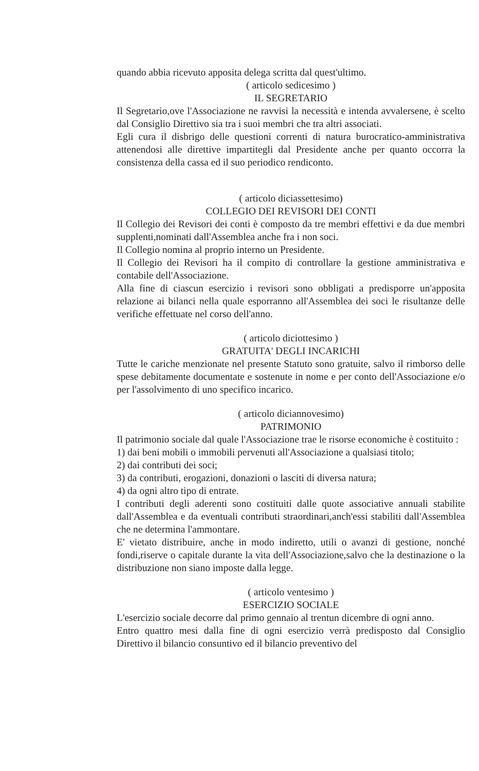quando abbia ricevuto apposita delega scritta dal quest'ultimo.
( articolo sedicesimo )
IL SEGRETARIO
Il Segretario,ove l'Associazione ne ravvisi la necessità e intenda avvalersene, è scelto dal Consiglio Direttivo sia tra i suoi membri che tra altri associati.
Egli cura il disbrigo delle questioni correnti di natura burocratico-amministrativa attenendosi alle direttive impartitegli dal Presidente anche per quanto occorra la consistenza della cassa ed il suo periodico rendiconto.
( articolo diciassettesimo)
COLLEGIO DEI REVISORI DEI CONTI
Il Collegio dei Revisori dei conti è composto da tre membri effettivi e da due membri supplenti,nominati dall'Assemblea anche fra i non soci.
Il Collegio nomina al proprio interno un Presidente.
Il Collegio dei Revisori ha il compito di controllare la gestione amministrativa e contabile dell'Associazione.
Alla fine di ciascun esercizio i revisori sono obbligati a predisporre un'apposita relazione ai bilanci nella quale esporranno all'Assemblea dei soci le risultanze delle verifiche effettuate nel corso dell'anno.
( articolo diciottesimo )
GRATUITA' DEGLI INCARICHI
Tutte le cariche menzionate nel presente Statuto sono gratuite, salvo il rimborso delle spese debitamente documentate e sostenute in nome e per conto dell'Associazione e/o per l'assolvimento di uno specifico incarico.
( articolo diciannovesimo)
PATRIMONIO
Il patrimonio sociale dal quale l'Associazione trae le risorse economiche è costituito :
1) dai beni mobili o immobili pervenuti all'Associazione a qualsiasi titolo;
2) dai contributi dei soci;
3) da contributi, erogazioni, donazioni o lasciti di diversa natura;
4) da ogni altro tipo di entrate.
I contributi degli aderenti sono costituiti dalle quote associative annuali stabilite dall'Assemblea e da eventuali contributi straordinari,anch'essi stabiliti dall'Assemblea che ne determina l'ammontare.
E' vietato distribuire, anche in modo indiretto, utili o avanzi di gestione, nonché fondi,riserve o capitale durante la vita dell'Associazione,salvo che la destinazione o la distribuzione non siano imposte dalla legge.
( articolo ventesimo )
ESERCIZIO SOCIALE
L'esercizio sociale decorre dal primo gennaio al trentun dicembre di ogni anno.
Entro quattro mesi dalla fine di ogni esercizio verrà predisposto dal Consiglio Direttivo il bilancio consuntivo ed il bilancio preventivo del